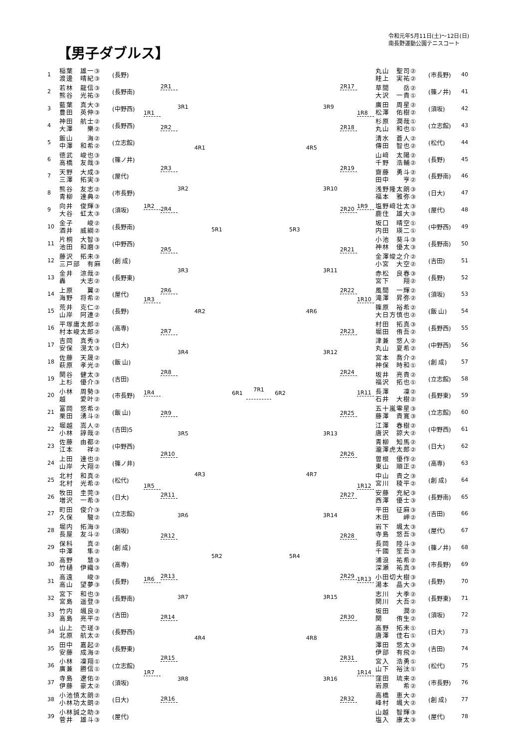【男子ダブルス】
令和元年5月11日(土)～12日(日)
南長野運動公園テニスコート
| 1 | 稲葉 雄一③ 渡邊 晴紀③ | (長野) |
| 2 | 若林 龍信③ 熊谷 光祐③ | (長野南) |
| 3 | 藍葉 真大③ 豊田 英伸③ | (中野西) |
| 4 | 神田 航士② 大澤 樂② | (長野西) |
| 5 | 飯山 海② 中澤 和希② | (立志館) |
| 6 | 徳武 峻也③ 高橋 友哉③ | (篠ノ井) |
| 7 | 天野 大成③ 三澤 拓実③ | (屋代) |
| 8 | 熊谷 友志② 青柳 達典② | (市長野) |
| 9 | 向井 俊輝③ 大谷 虹太③ | (須坂) |
| 10 | 金子 峻② 酒井 威綱② | (長野南) |
| 11 | 片桐 大智③ 池田 和磨③ | (中野西) |
| 12 | 藤沢 拓未③ 三戸部 有麻 | (創 成) |
| 13 | 金井 涼哉② 轟 大志② | (長野東) |
| 14 | 上原 翼② 海野 将希② | (屋代) |
| 15 | 荒井 克仁② 山岸 阿連② | (長野) |
| 16 | 平塚庸太郎② 村本峻太郎② | (高専) |
| 17 | 吉岡 真秀③ 安保 滉太③ | (日大) |
| 18 | 佐藤 天晟② 萩原 孝光② | (飯 山) |
| 19 | 関谷 健太③ 上杉 優介③ | (吉田) |
| 20 | 小林 周勢③ 越 愛叶② | (市長野) |
| 21 | 富岡 悠希② 栗田 湧斗② | (飯 山) |
| 22 | 堀越 嵩人② 小林 諄哉② | (吉田)5 |
| 23 | 佐藤 由都② 江本 祥② | (中野西) |
| 24 | 上田 達也② 山岸 大翔② | (篠ノ井) |
| 25 | 北村 和真② 北村 光希② | (松代) |
| 26 | 牧田 圭莞③ 増沢 一希③ | (日大) |
| 27 | 町田 俊介③ 久保 駿② | (立志館) |
| 28 | 堀内 拓海③ 長屋 友斗② | (須坂) |
| 29 | 保科 真② 中澤 隼② | (創 成) |
| 30 | 高野 慧③ 竹樋 伊織③ | (高専) |
| 31 | 高遠 峻③ 高山 望夢③ | (長野) |
| 32 | 宮下 和也③ 宮島 遥登③ | (長野南) |
| 33 | 竹内 颯良② 高島 亮平② | (吉田) |
| 34 | 山上 壱瑳③ 北原 航太② | (長野西) |
| 35 | 田中 嘉起② 安藤 成海② | (長野東) |
| 36 | 小林 凜翔① 廣兼 勝信① | (立志館) |
| 37 | 寺島 遼佑② 伊藤 豪太② | (須坂) |
| 38 | 小池慎太朗② 小林功太朗② | (日大) |
| 39 | 小林誠之助③ 菅井 雄斗③ | (屋代) |
1R1
1R2
1R3
1R4
1R5
1R6
1R7
2R1
2R2
2R3
2R4
2R5
2R6
2R7
2R8
2R9
2R10
2R11
2R12
2R13
2R14
2R15
2R16
3R1
3R2
3R3
3R4
3R5
3R6
3R7
3R8
4R1
4R2
4R3
4R4
5R1
5R2
6R1
7R1
6R2 5R3
5R4
4R5
4R6
4R7
4R8
3R9
3R10
3R11
3R12
3R13
3R14
3R15
3R16
2R17
2R18
2R19
2R20
2R21
2R22
2R23
2R24
2R25
2R26
2R27
2R28
2R29
2R30
2R31
2R32
1R8
1R9
1R10
1R11
1R12
1R13
1R14
| 丸山 聖司② 畦上 実祐② | (市長野) | 40 |
| 草間 岳② 大沢 一貴① | (篠ノ井) | 41 |
| 廣田 周星② 松澤 佑樹② | (須坂) | 42 |
| 杉原 潤哉① 丸山 和也① | (立志館) | 43 |
| 清水 蒼人② 傳田 智也② | (松代) | 44 |
| 山﨑 太陽② 千野 浩輔② | (長野) | 45 |
| 齋藤 勇斗② 田中 亨② | (長野南) | 46 |
| 浅野隆太朗③ 福本 雅弥③ | (日大) | 47 |
| 塩野﨑壮太③ 鹿住 雄大③ | (屋代) | 48 |
| 坂口 晴空① 内田 瑛二① | (中野西) | 49 |
| 小池 葵斗③ 神林 優太③ | (長野南) | 50 |
| 金澤竣之介② 小宮 大空② | (吉田) | 51 |
| 赤松 良春③ 宮下 翔② | (長野) | 52 |
| 風間 一輝② 滝澤 昇弥② | (須坂) | 53 |
| 篠原 裕希② 大日方慎也② | (飯 山) | 54 |
| 村田 拓真③ 堀田 侑吾② | (長野西) | 55 |
| 津兼 悠人② 丸山 夏希② | (中野西) | 56 |
| 宮本 喬介② 神保 時和① | (創 成) | 57 |
| 坂井 亮貴② 福沢 拓也① | (立志館) | 58 |
| 長澤 凜② 石井 大樹② | (長野東) | 59 |
| 五十嵐零星③ 藤澤 貴寛③ | (立志館) | 60 |
| 江澤 春樹② 唐沢 諒大② | (中野西) | 61 |
| 青柳 知馬② 瀧澤虎太郎② | (日大) | 62 |
| 曽根 優作② 東山 順正② | (高専) | 63 |
| 中山 貴之③ 宮川 稜平② | (創 成) | 64 |
| 安藤 充紀③ 西澤 優士③ | (長野南) | 65 |
| 平田 征麻③ 木田 岬② | (吉田) | 66 |
| 岩下 颯太③ 寺島 悠吾③ | (屋代) | 67 |
| 長岡 陸斗③ 千國 笙吾③ | (篠ノ井) | 68 |
| 浦浪 祐希② 深瀬 祐真③ | (市長野) | 69 |
| 小田切大樹③ 湯本 晶大③ | (長野) | 70 |
| 志川 大季② 関川 大吾② | (長野東) | 71 |
| 坂田 潤② 関 侑生② | (須坂) | 72 |
| 高野 拓未① 唐澤 佳右① | (日大) | 73 |
| 澤田 悠太③ 伊部 有飛② | (吉田) | 74 |
| 宮入 浩勇① 山下 裕汰① | (松代) | 75 |
| 窪田 琉来② 岩原 希② | (市長野) | 76 |
| 高橋 恵大② 峰村 颯大② | (創 成) | 77 |
| 山越 智輝③ 塩入 康太③ | (屋代) | 78 |